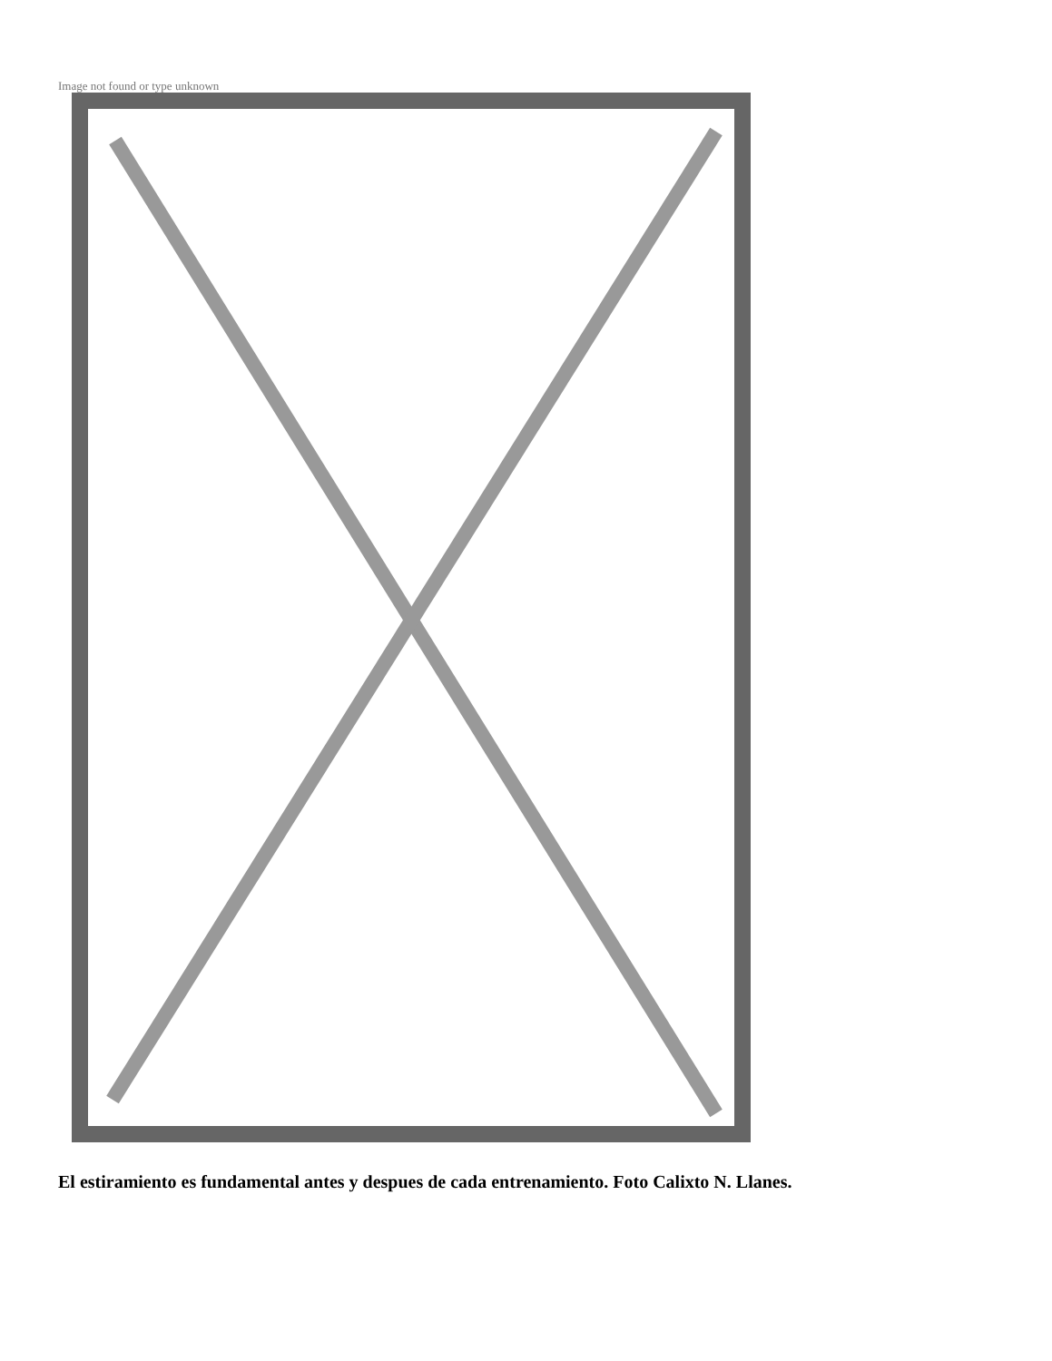Image not found or type unknown
El estiramiento es fundamental antes y despues de cada entrenamiento. Foto Calixto N. Llanes.